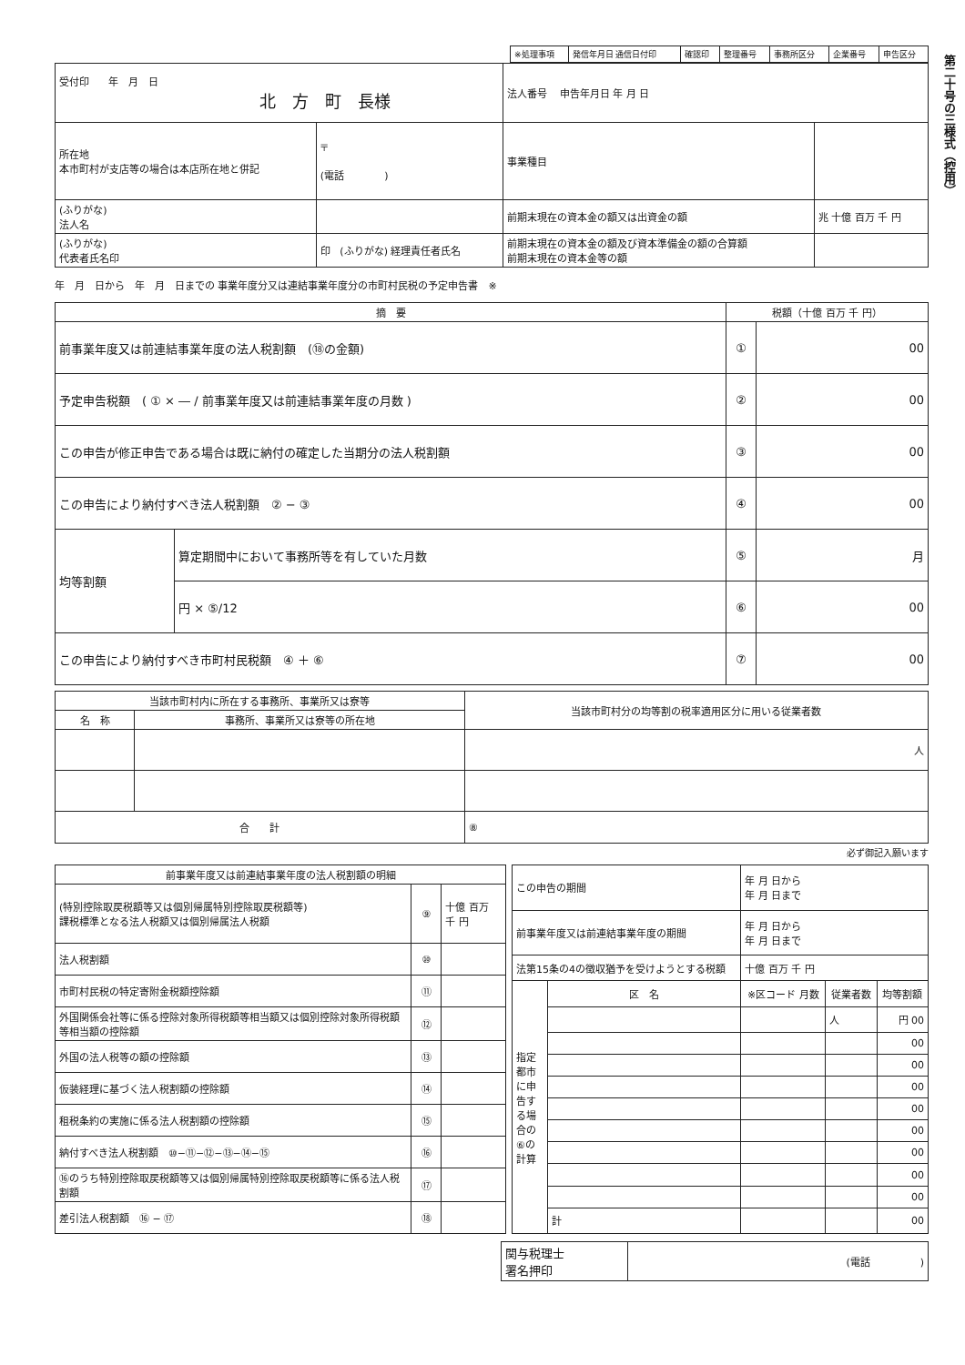第二十号の三様式（控用）
| ※処理事項 | 発信年月日 通信日付印 | 確認印 | 整理番号 | 事務所区分 | 企業番号 | 申告区分 |
| 受付印 年 月 日 北 方 町 長様 | | 法人番号 申告年月日 年 月 日 | |
| 所在地 本市町村が支店等の場合は本店所在地と併記 | 〒 (電話 ) | 事業種目 | |
| (ふりがな) 法人名 | | 前期末現在の資本金の額又は出資金の額 | 兆 十億 百万 千 円 |
| (ふりがな) 代表者氏名印 | 印 (ふりがな) 経理責任者氏名 | 前期末現在の資本金の額及び資本準備金の額の合算額 前期末現在の資本金等の額 | |
年　月　日から　年　月　日までの 事業年度分又は連結事業年度分の市町村民税の予定申告書　※
| 摘 要 | | 税額（十億 百万 千 円） | |
| --- | --- | --- | --- |
| 前事業年度又は前連結事業年度の法人税割額 (⑱の金額) | | ① | 00 |
| 予定申告税額 ( ① × ― / 前事業年度又は前連結事業年度の月数 ) | | ② | 00 |
| この申告が修正申告である場合は既に納付の確定した当期分の法人税割額 | | ③ | 00 |
| この申告により納付すべき法人税割額 ② − ③ | | ④ | 00 |
| 均等割額 | 算定期間中において事務所等を有していた月数 | ⑤ | 月 |
| | 円 × ⑤/12 | ⑥ | 00 |
| この申告により納付すべき市町村民税額 ④ ＋ ⑥ | | ⑦ | 00 |
| 当該市町村内に所在する事務所、事業所又は寮等 | | 当該市町村分の均等割の税率適用区分に用いる従業者数 |
| --- | --- | --- |
| 名 称 | 事務所、事業所又は寮等の所在地 | |
| | | 人 |
| 合 計 | | ⑧ |
必ず御記入願います
| 前事業年度又は前連結事業年度の法人税割額の明細 | | |
| --- | --- | --- |
| (特別控除取戻税額等又は個別帰属特別控除取戻税額等) 課税標準となる法人税額又は個別帰属法人税額 | ⑨ | 十億 百万 千 円 |
| 法人税割額 | ⑩ | |
| 市町村民税の特定寄附金税額控除額 | ⑪ | |
| 外国関係会社等に係る控除対象所得税額等相当額又は個別控除対象所得税額等相当額の控除額 | ⑫ | |
| 外国の法人税等の額の控除額 | ⑬ | |
| 仮装経理に基づく法人税割額の控除額 | ⑭ | |
| 租税条約の実施に係る法人税割額の控除額 | ⑮ | |
| 納付すべき法人税割額 ⑩−⑪−⑫−⑬−⑭−⑮ | ⑯ | |
| ⑯のうち特別控除取戻税額等又は個別帰属特別控除取戻税額等に係る法人税割額 | ⑰ | |
| 差引法人税割額 ⑯ − ⑰ | ⑱ | |
| この申告の期間 | | 年 月 日から 年 月 日まで | | |
| 前事業年度又は前連結事業年度の期間 | | 年 月 日から 年 月 日まで | | |
| 法第15条の4の徴収猶予を受けようとする税額 | | 十億 百万 千 円 | | |
| 指定都市に申告する場合の⑥の計算 | 区 名 | ※区コード 月数 | 従業者数 | 均等割額 |
| | | | 人 | 円 00 |
| | | | | 00 |
| | | | | 00 |
| | | | | 00 |
| | | | | 00 |
| | | | | 00 |
| | | | | 00 |
| | | | | 00 |
| | | | | 00 |
| | 計 | | | 00 |
| 関与税理士 署名押印 | (電話 ) |